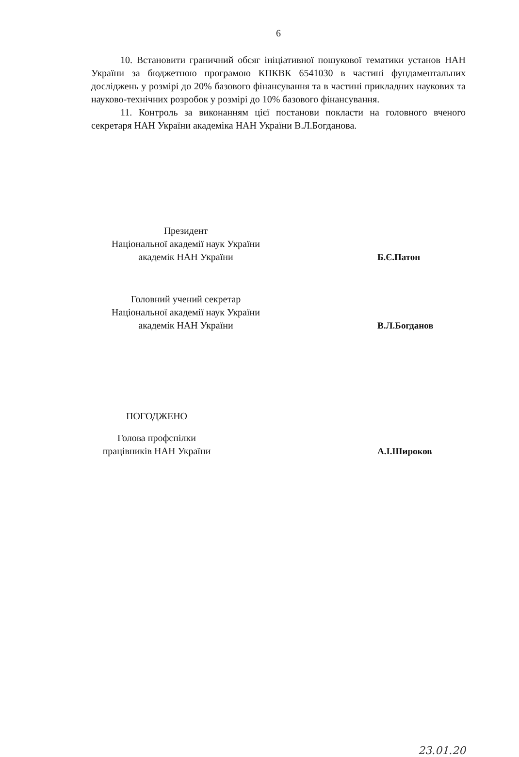6
10. Встановити граничний обсяг ініціативної пошукової тематики установ НАН України за бюджетною програмою КПКВК 6541030 в частині фундаментальних досліджень у розмірі до 20% базового фінансування та в частині прикладних наукових та науково-технічних розробок у розмірі до 10% базового фінансування.
11. Контроль за виконанням цієї постанови покласти на головного вченого секретаря НАН України академіка НАН України В.Л.Богданова.
Президент
Національної академії наук України
академік НАН України
Б.Є.Патон
Головний учений секретар
Національної академії наук України
академік НАН України
В.Л.Богданов
ПОГОДЖЕНО
Голова профспілки
працівників НАН України
А.І.Широков
23.01.20